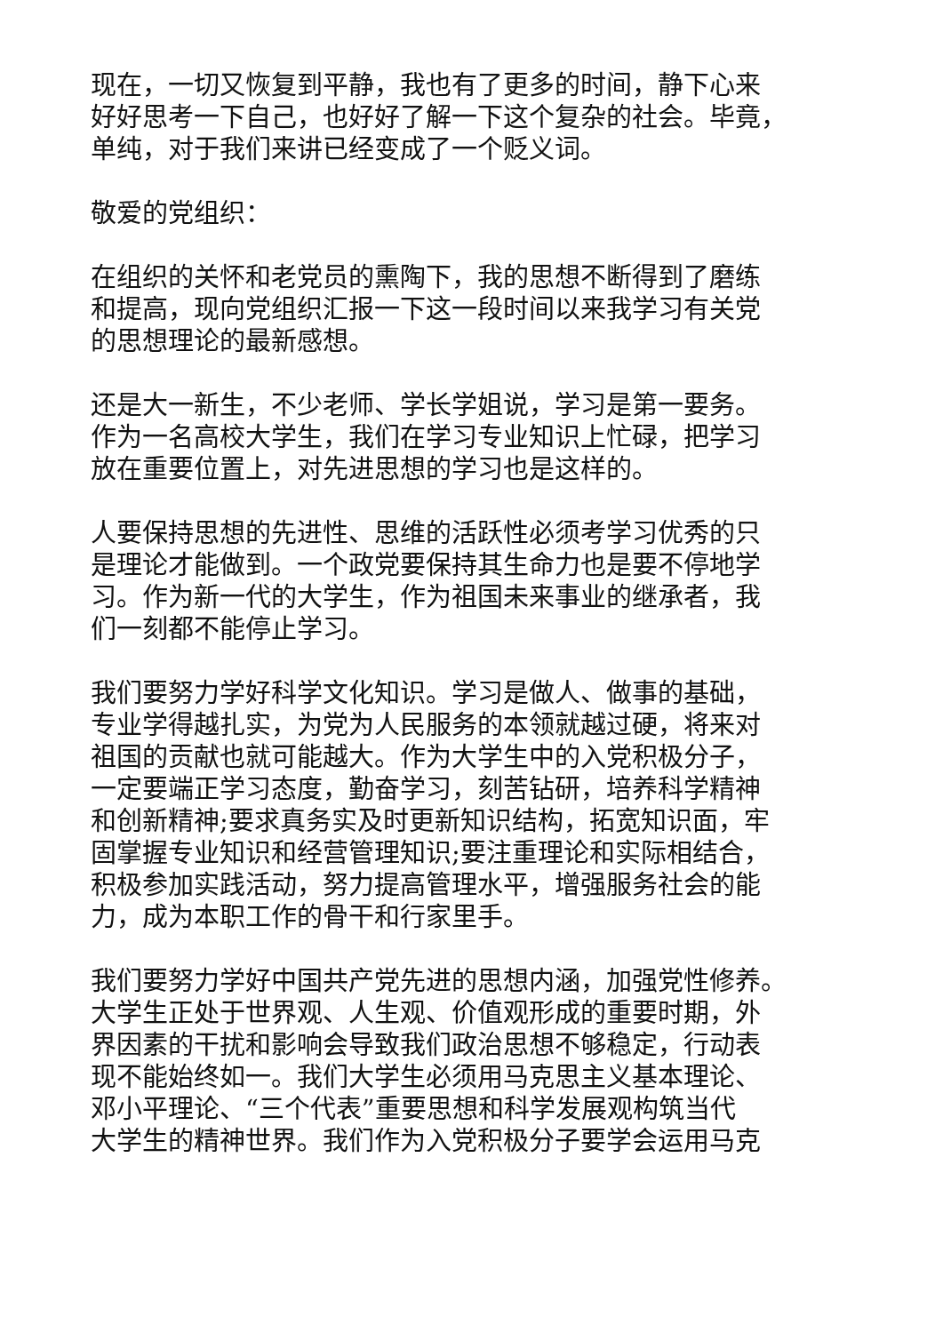现在，一切又恢复到平静，我也有了更多的时间，静下心来
好好思考一下自己，也好好了解一下这个复杂的社会。毕竟，
单纯，对于我们来讲已经变成了一个贬义词。
敬爱的党组织：
在组织的关怀和老党员的熏陶下，我的思想不断得到了磨练
和提高，现向党组织汇报一下这一段时间以来我学习有关党
的思想理论的最新感想。
还是大一新生，不少老师、学长学姐说，学习是第一要务。
作为一名高校大学生，我们在学习专业知识上忙碌，把学习
放在重要位置上，对先进思想的学习也是这样的。
人要保持思想的先进性、思维的活跃性必须考学习优秀的只
是理论才能做到。一个政党要保持其生命力也是要不停地学
习。作为新一代的大学生，作为祖国未来事业的继承者，我
们一刻都不能停止学习。
我们要努力学好科学文化知识。学习是做人、做事的基础，
专业学得越扎实，为党为人民服务的本领就越过硬，将来对
祖国的贡献也就可能越大。作为大学生中的入党积极分子，
一定要端正学习态度，勤奋学习，刻苦钻研，培养科学精神
和创新精神;要求真务实及时更新知识结构，拓宽知识面，牢
固掌握专业知识和经营管理知识;要注重理论和实际相结合，
积极参加实践活动，努力提高管理水平，增强服务社会的能
力，成为本职工作的骨干和行家里手。
我们要努力学好中国共产党先进的思想内涵，加强党性修养。
大学生正处于世界观、人生观、价值观形成的重要时期，外
界因素的干扰和影响会导致我们政治思想不够稳定，行动表
现不能始终如一。我们大学生必须用马克思主义基本理论、
邓小平理论、“三个代表”重要思想和科学发展观构筑当代
大学生的精神世界。我们作为入党积极分子要学会运用马克